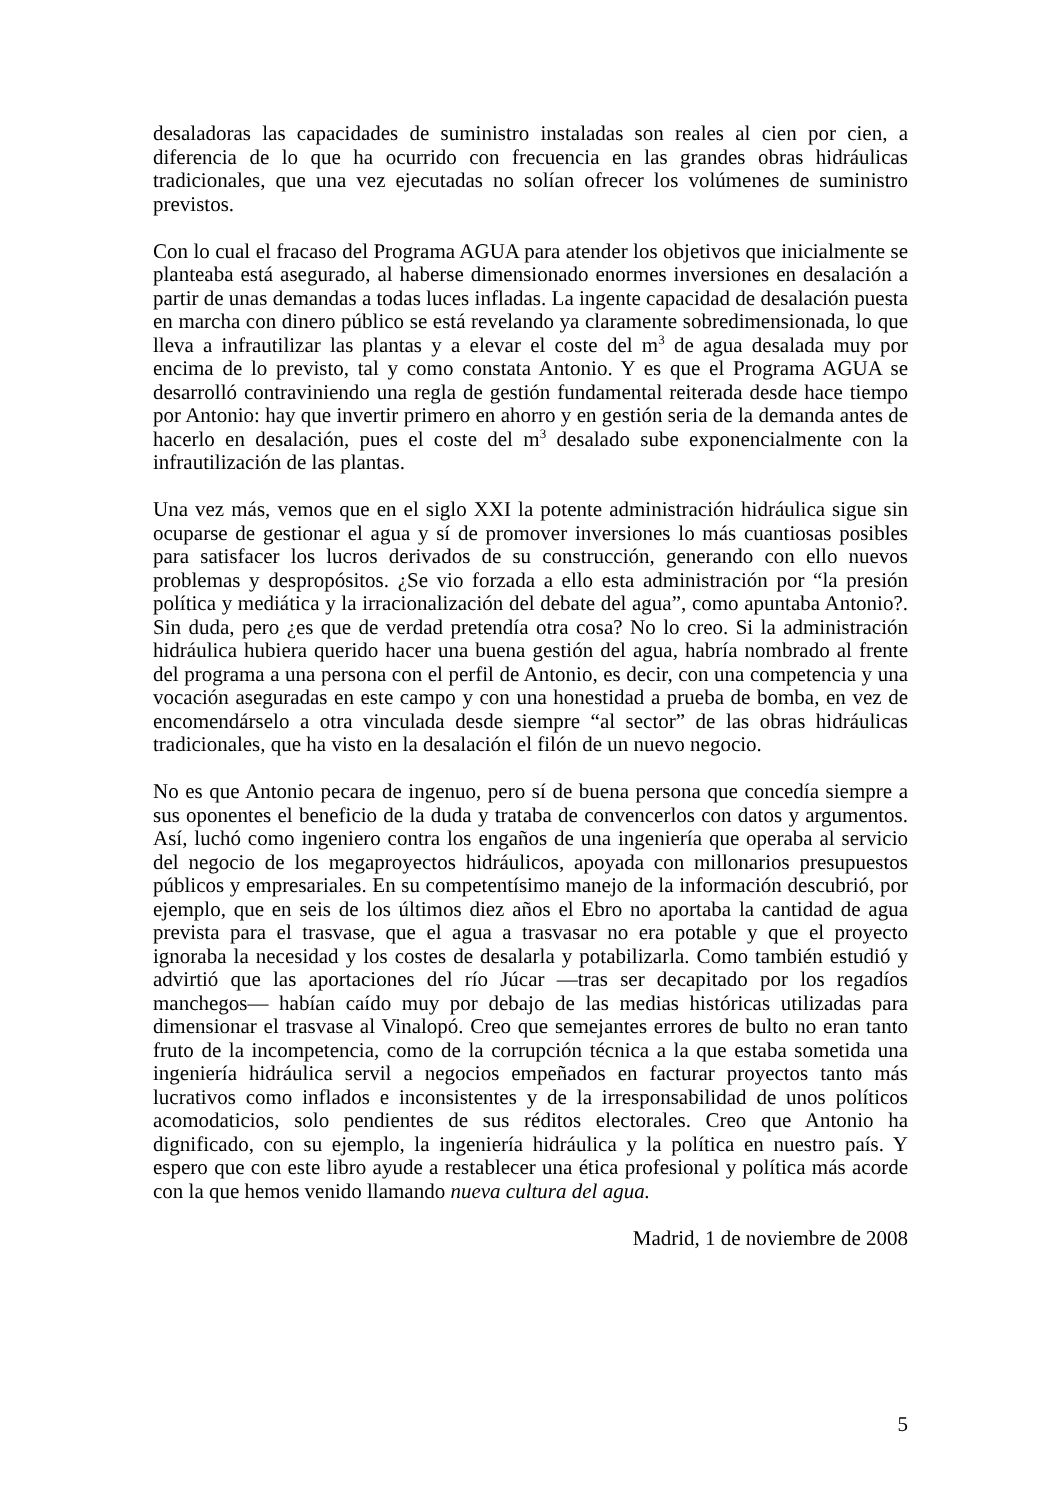desaladoras las capacidades de suministro instaladas son reales al cien por cien, a diferencia de lo que ha ocurrido con frecuencia en las grandes obras hidráulicas tradicionales, que una vez ejecutadas no solían ofrecer los volúmenes de suministro previstos.
Con lo cual el fracaso del Programa AGUA para atender los objetivos que inicialmente se planteaba está asegurado, al haberse dimensionado enormes inversiones en desalación a partir de unas demandas a todas luces infladas. La ingente capacidad de desalación puesta en marcha con dinero público se está revelando ya claramente sobredimensionada, lo que lleva a infrautilizar las plantas y a elevar el coste del m<sup>3</sup> de agua desalada muy por encima de lo previsto, tal y como constata Antonio. Y es que el Programa AGUA se desarrolló contraviniendo una regla de gestión fundamental reiterada desde hace tiempo por Antonio: hay que invertir primero en ahorro y en gestión seria de la demanda antes de hacerlo en desalación, pues el coste del m<sup>3</sup> desalado sube exponencialmente con la infrautilización de las plantas.
Una vez más, vemos que en el siglo XXI la potente administración hidráulica sigue sin ocuparse de gestionar el agua y sí de promover inversiones lo más cuantiosas posibles para satisfacer los lucros derivados de su construcción, generando con ello nuevos problemas y despropósitos. ¿Se vio forzada a ello esta administración por “la presión política y mediática y la irracionalización del debate del agua”, como apuntaba Antonio?. Sin duda, pero ¿es que de verdad pretendía otra cosa? No lo creo. Si la administración hidráulica hubiera querido hacer una buena gestión del agua, habría nombrado al frente del programa a una persona con el perfil de Antonio, es decir, con una competencia y una vocación aseguradas en este campo y con una honestidad a prueba de bomba, en vez de encomendárselo a otra vinculada desde siempre “al sector” de las obras hidráulicas tradicionales, que ha visto en la desalación el filón de un nuevo negocio.
No es que Antonio pecara de ingenuo, pero sí de buena persona que concedía siempre a sus oponentes el beneficio de la duda y trataba de convencerlos con datos y argumentos. Así, luchó como ingeniero contra los engaños de una ingeniería que operaba al servicio del negocio de los megaproyectos hidráulicos, apoyada con millonarios presupuestos públicos y empresariales. En su competentísimo manejo de la información descubrió, por ejemplo, que en seis de los últimos diez años el Ebro no aportaba la cantidad de agua prevista para el trasvase, que el agua a trasvasar no era potable y que el proyecto ignoraba la necesidad y los costes de desalarla y potabilizarla. Como también estudió y advirtió que las aportaciones del río Júcar —tras ser decapitado por los regadíos manchegos— habían caído muy por debajo de las medias históricas utilizadas para dimensionar el trasvase al Vinalopó. Creo que semejantes errores de bulto no eran tanto fruto de la incompetencia, como de la corrupción técnica a la que estaba sometida una ingeniería hidráulica servil a negocios empeñados en facturar proyectos tanto más lucrativos como inflados e inconsistentes y de la irresponsabilidad de unos políticos acomodaticios, solo pendientes de sus réditos electorales. Creo que Antonio ha dignificado, con su ejemplo, la ingeniería hidráulica y la política en nuestro país. Y espero que con este libro ayude a restablecer una ética profesional y política más acorde con la que hemos venido llamando nueva cultura del agua.
Madrid, 1 de noviembre de 2008
5